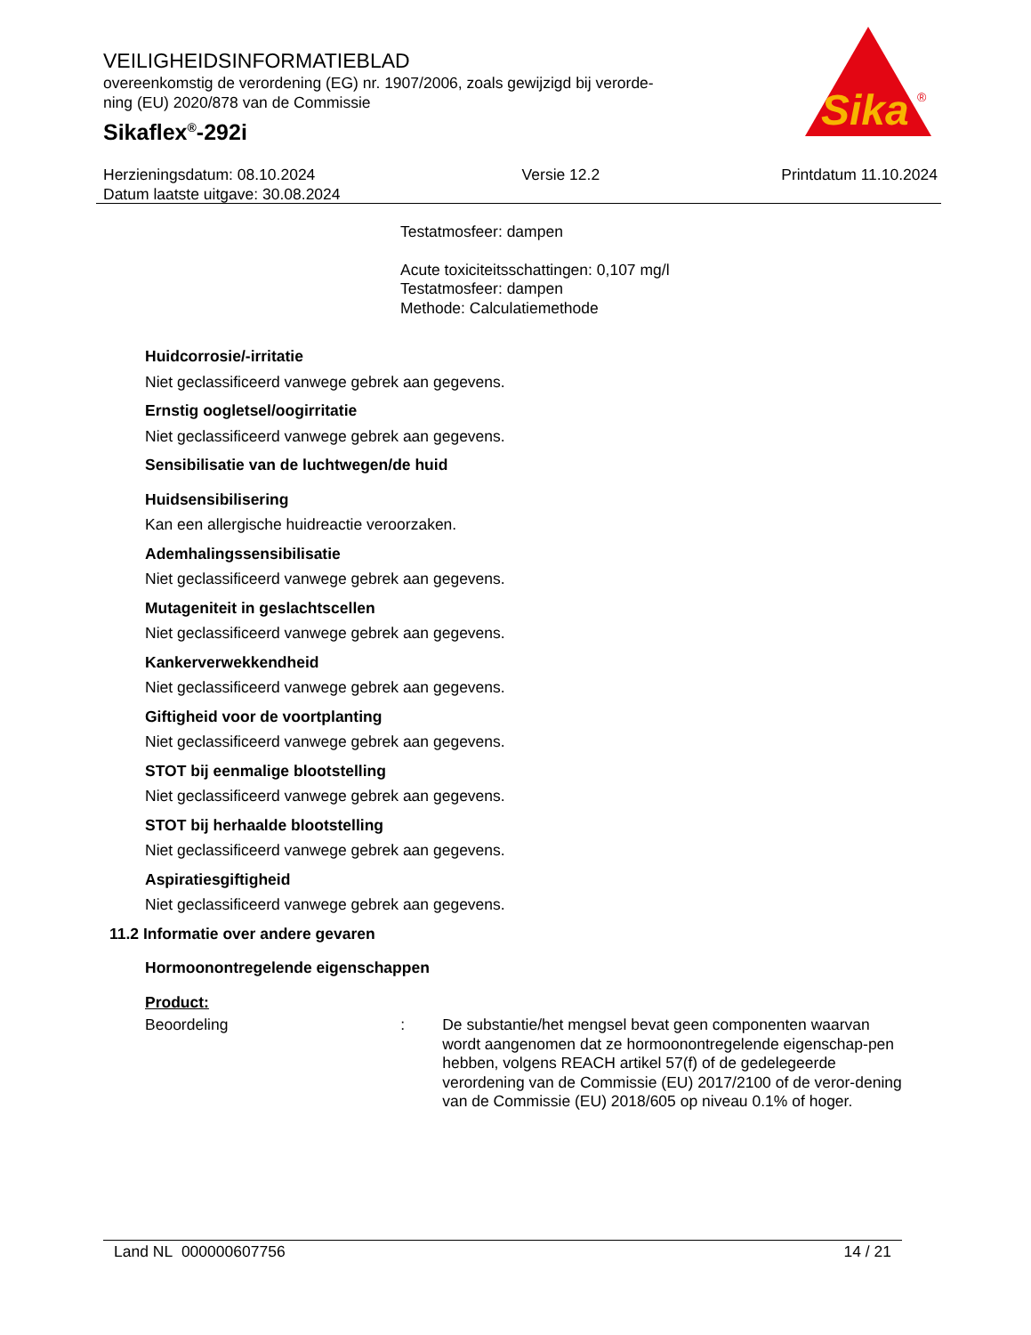VEILIGHEIDSINFORMATIEBLAD
overeenkomstig de verordening (EG) nr. 1907/2006, zoals gewijzigd bij verorde-
ning (EU) 2020/878 van de Commissie
Sikaflex<sup>®</sup>-292i
Sika
®
Herzieningsdatum: 08.10.2024
Datum laatste uitgave: 30.08.2024
Versie 12.2 Printdatum 11.10.2024
Testatmosfeer: dampen
Acute toxiciteitsschattingen: 0,107 mg/l
Testatmosfeer: dampen
Methode: Calculatiemethode
Huidcorrosie/-irritatie
Niet geclassificeerd vanwege gebrek aan gegevens.
Ernstig oogletsel/oogirritatie
Niet geclassificeerd vanwege gebrek aan gegevens.
Sensibilisatie van de luchtwegen/de huid
Huidsensibilisering
Kan een allergische huidreactie veroorzaken.
Ademhalingssensibilisatie
Niet geclassificeerd vanwege gebrek aan gegevens.
Mutageniteit in geslachtscellen
Niet geclassificeerd vanwege gebrek aan gegevens.
Kankerverwekkendheid
Niet geclassificeerd vanwege gebrek aan gegevens.
Giftigheid voor de voortplanting
Niet geclassificeerd vanwege gebrek aan gegevens.
STOT bij eenmalige blootstelling
Niet geclassificeerd vanwege gebrek aan gegevens.
STOT bij herhaalde blootstelling
Niet geclassificeerd vanwege gebrek aan gegevens.
Aspiratiesgiftigheid
Niet geclassificeerd vanwege gebrek aan gegevens.
11.2 Informatie over andere gevaren
Hormoonontregelende eigenschappen
Product:
Beoordeling : De substantie/het mengsel bevat geen componenten waarvan wordt aangenomen dat ze hormoonontregelende eigenschap-pen hebben, volgens REACH artikel 57(f) of de gedelegeerde verordening van de Commissie (EU) 2017/2100 of de veror-dening van de Commissie (EU) 2018/605 op niveau 0.1% of hoger.
Land NL 000000607756 14 / 21